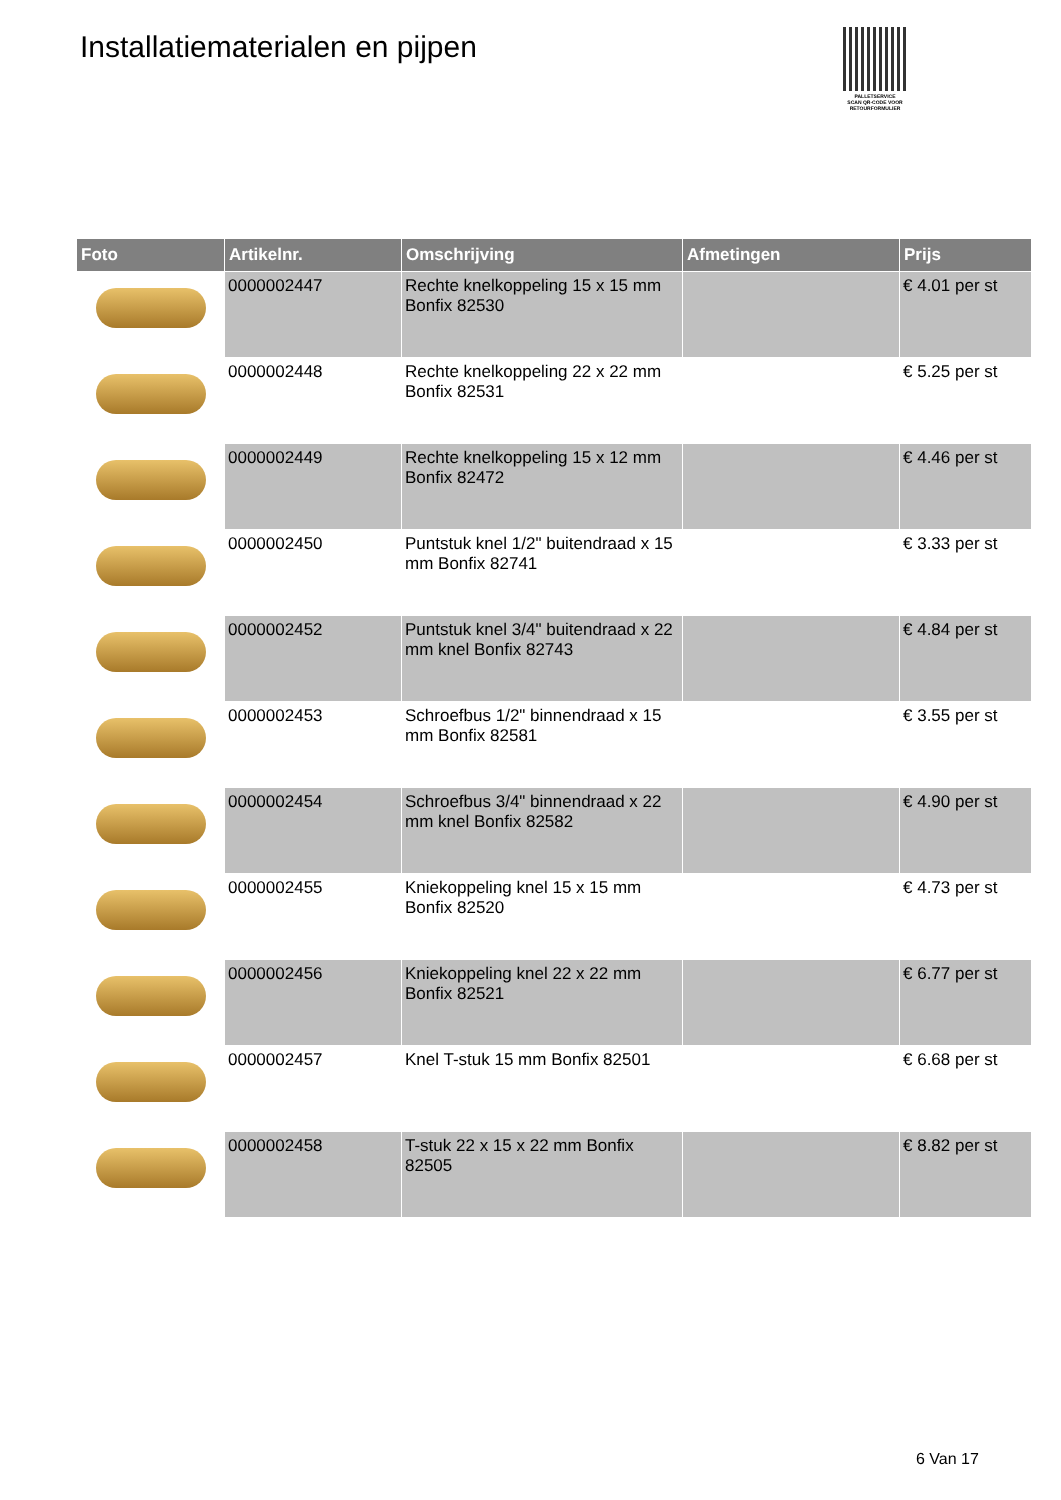Installatiematerialen en pijpen
PALLETSERVICE
SCAN QR-CODE VOOR
RETOURFORMULIER
| Foto | Artikelnr. | Omschrijving | Afmetingen | Prijs |
| --- | --- | --- | --- | --- |
| | 0000002447 | Rechte knelkoppeling 15 x 15 mm Bonfix 82530 | | € 4.01 per st |
| | 0000002448 | Rechte knelkoppeling 22 x 22 mm Bonfix 82531 | | € 5.25 per st |
| | 0000002449 | Rechte knelkoppeling 15 x 12 mm Bonfix 82472 | | € 4.46 per st |
| | 0000002450 | Puntstuk knel 1/2" buitendraad x 15 mm Bonfix 82741 | | € 3.33 per st |
| | 0000002452 | Puntstuk knel 3/4" buitendraad x 22 mm knel Bonfix 82743 | | € 4.84 per st |
| | 0000002453 | Schroefbus 1/2" binnendraad x 15 mm Bonfix 82581 | | € 3.55 per st |
| | 0000002454 | Schroefbus 3/4" binnendraad x 22 mm knel Bonfix 82582 | | € 4.90 per st |
| | 0000002455 | Kniekoppeling knel 15 x 15 mm Bonfix 82520 | | € 4.73 per st |
| | 0000002456 | Kniekoppeling knel 22 x 22 mm Bonfix 82521 | | € 6.77 per st |
| | 0000002457 | Knel T-stuk 15 mm Bonfix 82501 | | € 6.68 per st |
| | 0000002458 | T-stuk 22 x 15 x 22 mm Bonfix 82505 | | € 8.82 per st |
6 Van 17